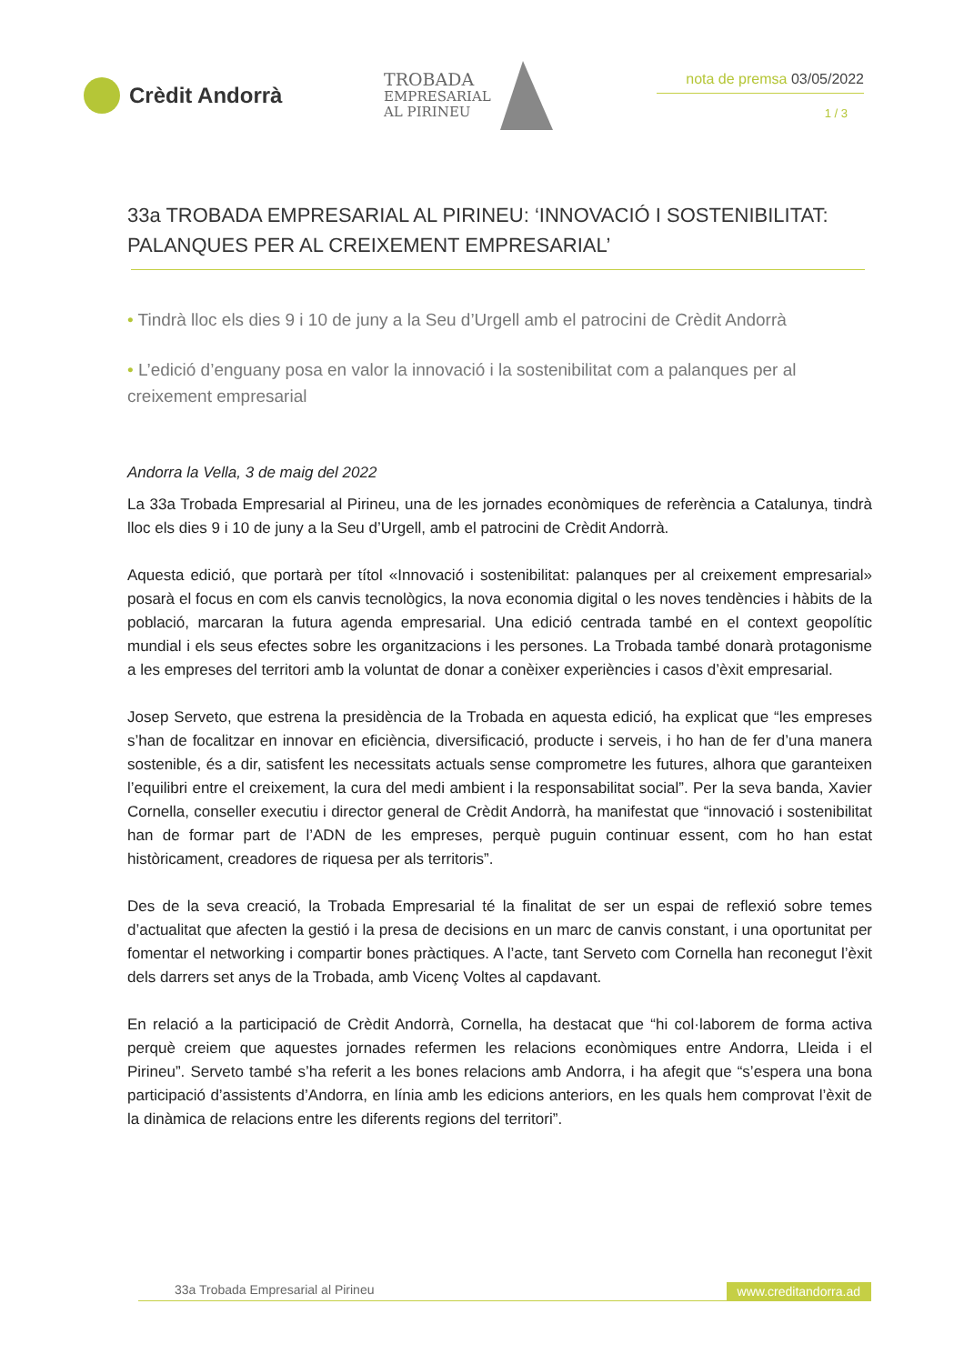Crèdit Andorrà
TROBADA
EMPRESARIAL
AL PIRINEU
nota de premsa 03/05/2022
1 / 3
33a TROBADA EMPRESARIAL AL PIRINEU: ‘INNOVACIÓ I SOSTENIBILITAT: PALANQUES PER AL CREIXEMENT EMPRESARIAL’
• Tindrà lloc els dies 9 i 10 de juny a la Seu d’Urgell amb el patrocini de Crèdit Andorrà
• L’edició d’enguany posa en valor la innovació i la sostenibilitat com a palanques per al creixement empresarial
Andorra la Vella, 3 de maig del 2022
La 33a Trobada Empresarial al Pirineu, una de les jornades econòmiques de referència a Catalunya, tindrà lloc els dies 9 i 10 de juny a la Seu d’Urgell, amb el patrocini de Crèdit Andorrà.
Aquesta edició, que portarà per títol «Innovació i sostenibilitat: palanques per al creixement empresarial» posarà el focus en com els canvis tecnològics, la nova economia digital o les noves tendències i hàbits de la població, marcaran la futura agenda empresarial. Una edició centrada també en el context geopolític mundial i els seus efectes sobre les organitzacions i les persones. La Trobada també donarà protagonisme a les empreses del territori amb la voluntat de donar a conèixer experiències i casos d’èxit empresarial.
Josep Serveto, que estrena la presidència de la Trobada en aquesta edició, ha explicat que “les empreses s’han de focalitzar en innovar en eficiència, diversificació, producte i serveis, i ho han de fer d’una manera sostenible, és a dir, satisfent les necessitats actuals sense comprometre les futures, alhora que garanteixen l’equilibri entre el creixement, la cura del medi ambient i la responsabilitat social”. Per la seva banda, Xavier Cornella, conseller executiu i director general de Crèdit Andorrà, ha manifestat que “innovació i sostenibilitat han de formar part de l’ADN de les empreses, perquè puguin continuar essent, com ho han estat històricament, creadores de riquesa per als territoris”.
Des de la seva creació, la Trobada Empresarial té la finalitat de ser un espai de reflexió sobre temes d’actualitat que afecten la gestió i la presa de decisions en un marc de canvis constant, i una oportunitat per fomentar el networking i compartir bones pràctiques. A l’acte, tant Serveto com Cornella han reconegut l’èxit dels darrers set anys de la Trobada, amb Vicenç Voltes al capdavant.
En relació a la participació de Crèdit Andorrà, Cornella, ha destacat que “hi col·laborem de forma activa perquè creiem que aquestes jornades refermen les relacions econòmiques entre Andorra, Lleida i el Pirineu”. Serveto també s’ha referit a les bones relacions amb Andorra, i ha afegit que “s’espera una bona participació d’assistents d’Andorra, en línia amb les edicions anteriors, en les quals hem comprovat l’èxit de la dinàmica de relacions entre les diferents regions del territori”.
33a Trobada Empresarial al Pirineu www.creditandorra.ad